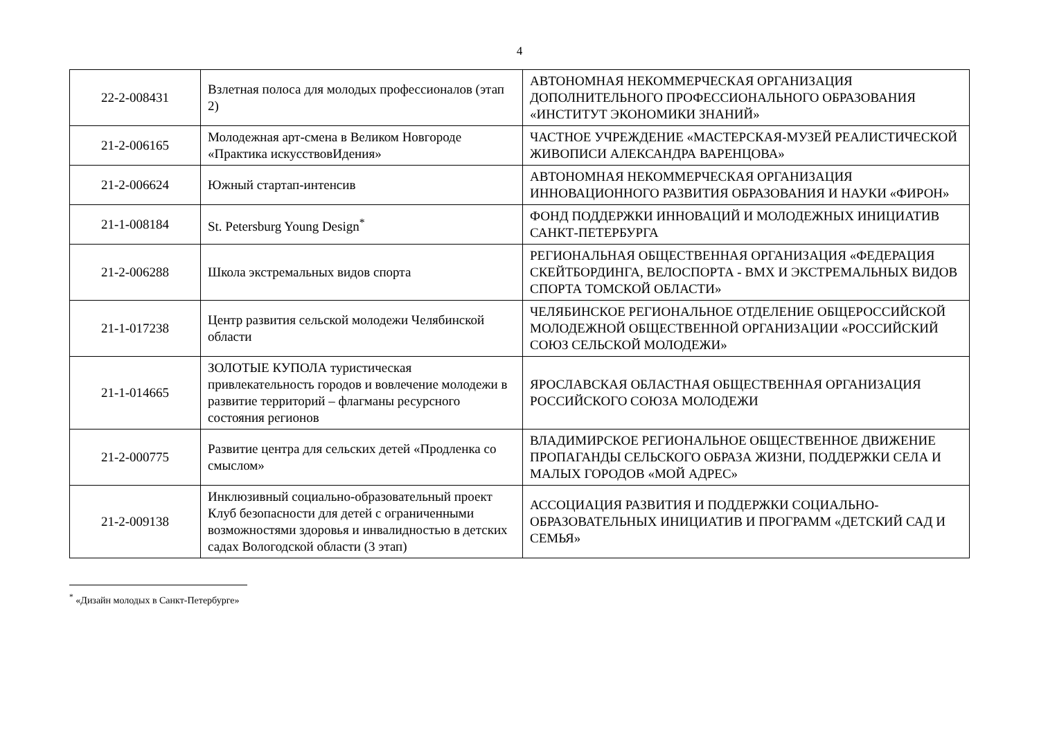4
| 22-2-008431 | Взлетная полоса для молодых профессионалов (этап 2) | АВТОНОМНАЯ НЕКОММЕРЧЕСКАЯ ОРГАНИЗАЦИЯ ДОПОЛНИТЕЛЬНОГО ПРОФЕССИОНАЛЬНОГО ОБРАЗОВАНИЯ «ИНСТИТУТ ЭКОНОМИКИ ЗНАНИЙ» |
| 21-2-006165 | Молодежная арт-смена в Великом Новгороде «Практика искусствовИдения» | ЧАСТНОЕ УЧРЕЖДЕНИЕ «МАСТЕРСКАЯ-МУЗЕЙ РЕАЛИСТИЧЕСКОЙ ЖИВОПИСИ АЛЕКСАНДРА ВАРЕНЦОВА» |
| 21-2-006624 | Южный стартап-интенсив | АВТОНОМНАЯ НЕКОММЕРЧЕСКАЯ ОРГАНИЗАЦИЯ ИННОВАЦИОННОГО РАЗВИТИЯ ОБРАЗОВАНИЯ И НАУКИ «ФИРОН» |
| 21-1-008184 | St. Petersburg Young Design<sup>*</sup> | ФОНД ПОДДЕРЖКИ ИННОВАЦИЙ И МОЛОДЕЖНЫХ ИНИЦИАТИВ САНКТ-ПЕТЕРБУРГА |
| 21-2-006288 | Школа экстремальных видов спорта | РЕГИОНАЛЬНАЯ ОБЩЕСТВЕННАЯ ОРГАНИЗАЦИЯ «ФЕДЕРАЦИЯ СКЕЙТБОРДИНГА, ВЕЛОСПОРТА - ВМХ И ЭКСТРЕМАЛЬНЫХ ВИДОВ СПОРТА ТОМСКОЙ ОБЛАСТИ» |
| 21-1-017238 | Центр развития сельской молодежи Челябинской области | ЧЕЛЯБИНСКОЕ РЕГИОНАЛЬНОЕ ОТДЕЛЕНИЕ ОБЩЕРОССИЙСКОЙ МОЛОДЕЖНОЙ ОБЩЕСТВЕННОЙ ОРГАНИЗАЦИИ «РОССИЙСКИЙ СОЮЗ СЕЛЬСКОЙ МОЛОДЕЖИ» |
| 21-1-014665 | ЗОЛОТЫЕ КУПОЛА туристическая привлекательность городов и вовлечение молодежи в развитие территорий – флагманы ресурсного состояния регионов | ЯРОСЛАВСКАЯ ОБЛАСТНАЯ ОБЩЕСТВЕННАЯ ОРГАНИЗАЦИЯ РОССИЙСКОГО СОЮЗА МОЛОДЕЖИ |
| 21-2-000775 | Развитие центра для сельских детей «Продленка со смыслом» | ВЛАДИМИРСКОЕ РЕГИОНАЛЬНОЕ ОБЩЕСТВЕННОЕ ДВИЖЕНИЕ ПРОПАГАНДЫ СЕЛЬСКОГО ОБРАЗА ЖИЗНИ, ПОДДЕРЖКИ СЕЛА И МАЛЫХ ГОРОДОВ «МОЙ АДРЕС» |
| 21-2-009138 | Инклюзивный социально-образовательный проект Клуб безопасности для детей с ограниченными возможностями здоровья и инвалидностью в детских садах Вологодской области (3 этап) | АССОЦИАЦИЯ РАЗВИТИЯ И ПОДДЕРЖКИ СОЦИАЛЬНО-ОБРАЗОВАТЕЛЬНЫХ ИНИЦИАТИВ И ПРОГРАММ «ДЕТСКИЙ САД И СЕМЬЯ» |
<sup>*</sup> «Дизайн молодых в Санкт-Петербурге»